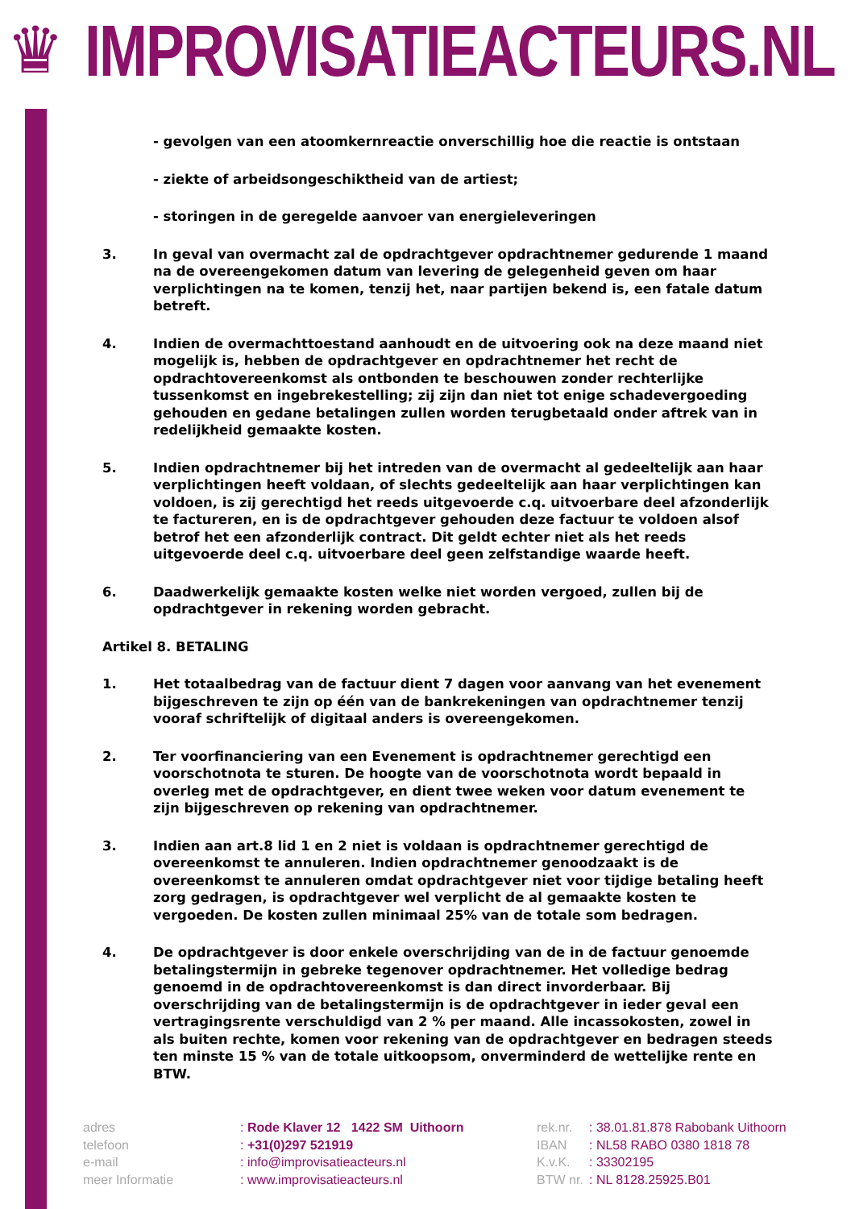♛
IMPROVISATIEACTEURS.NL
- gevolgen van een atoomkernreactie onverschillig hoe die reactie is ontstaan
- ziekte of arbeidsongeschiktheid van de artiest;
- storingen in de geregelde aanvoer van energieleveringen
3. In geval van overmacht zal de opdrachtgever opdrachtnemer gedurende 1 maand na de overeengekomen datum van levering de gelegenheid geven om haar verplichtingen na te komen, tenzij het, naar partijen bekend is, een fatale datum betreft.
4. Indien de overmachttoestand aanhoudt en de uitvoering ook na deze maand niet mogelijk is, hebben de opdrachtgever en opdrachtnemer het recht de opdrachtovereenkomst als ontbonden te beschouwen zonder rechterlijke tussenkomst en ingebrekestelling; zij zijn dan niet tot enige schadevergoeding gehouden en gedane betalingen zullen worden terugbetaald onder aftrek van in redelijkheid gemaakte kosten.
5. Indien opdrachtnemer bij het intreden van de overmacht al gedeeltelijk aan haar verplichtingen heeft voldaan, of slechts gedeeltelijk aan haar verplichtingen kan voldoen, is zij gerechtigd het reeds uitgevoerde c.q. uitvoerbare deel afzonderlijk te factureren, en is de opdrachtgever gehouden deze factuur te voldoen alsof betrof het een afzonderlijk contract. Dit geldt echter niet als het reeds uitgevoerde deel c.q. uitvoerbare deel geen zelfstandige waarde heeft.
6. Daadwerkelijk gemaakte kosten welke niet worden vergoed, zullen bij de opdrachtgever in rekening worden gebracht.
Artikel 8. BETALING
1. Het totaalbedrag van de factuur dient 7 dagen voor aanvang van het evenement bijgeschreven te zijn op één van de bankrekeningen van opdrachtnemer tenzij vooraf schriftelijk of digitaal anders is overeengekomen.
2. Ter voorfinanciering van een Evenement is opdrachtnemer gerechtigd een voorschotnota te sturen. De hoogte van de voorschotnota wordt bepaald in overleg met de opdrachtgever, en dient twee weken voor datum evenement te zijn bijgeschreven op rekening van opdrachtnemer.
3. Indien aan art.8 lid 1 en 2 niet is voldaan is opdrachtnemer gerechtigd de overeenkomst te annuleren. Indien opdrachtnemer genoodzaakt is de overeenkomst te annuleren omdat opdrachtgever niet voor tijdige betaling heeft zorg gedragen, is opdrachtgever wel verplicht de al gemaakte kosten te vergoeden. De kosten zullen minimaal 25% van de totale som bedragen.
4. De opdrachtgever is door enkele overschrijding van de in de factuur genoemde betalingstermijn in gebreke tegenover opdrachtnemer. Het volledige bedrag genoemd in de opdrachtovereenkomst is dan direct invorderbaar. Bij overschrijding van de betalingstermijn is de opdrachtgever in ieder geval een vertragingsrente verschuldigd van 2 % per maand. Alle incassokosten, zowel in als buiten rechte, komen voor rekening van de opdrachtgever en bedragen steeds ten minste 15 % van de totale uitkoopsom, onverminderd de wettelijke rente en BTW.
adres
telefoon
e-mail
meer Informatie
: Rode Klaver 12 1422 SM Uithoorn
: +31(0)297 521919
: info@improvisatieacteurs.nl
: www.improvisatieacteurs.nl
rek.nr.
IBAN
K.v.K.
BTW nr.
: 38.01.81.878 Rabobank Uithoorn
: NL58 RABO 0380 1818 78
: 33302195
: NL 8128.25925.B01